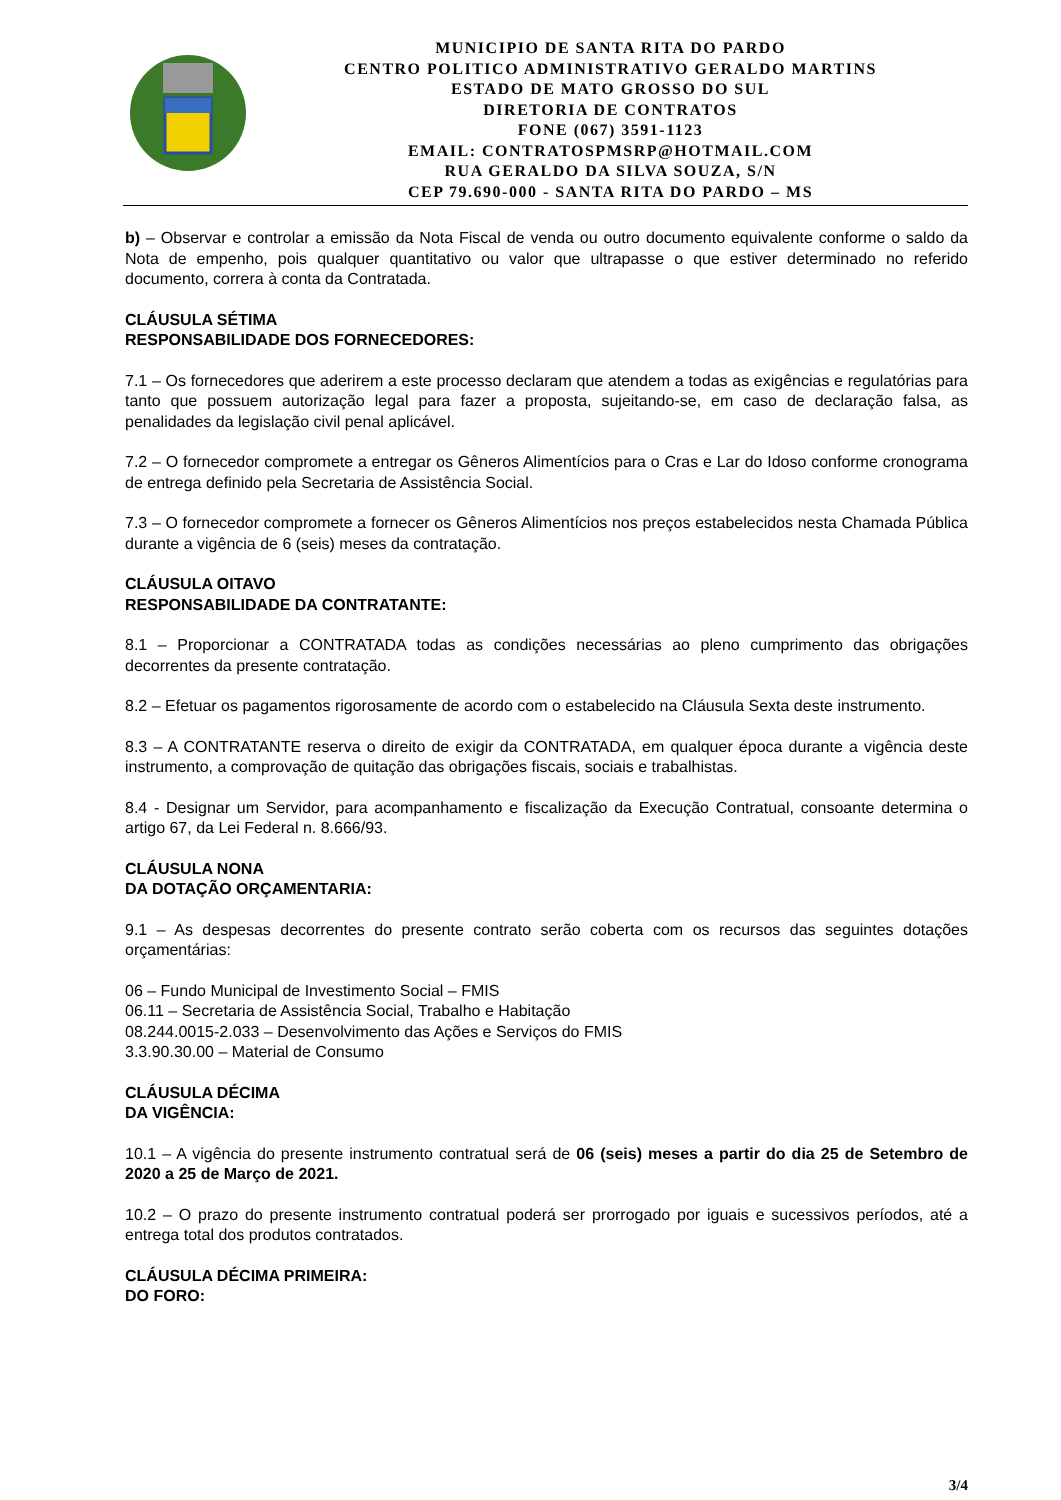MUNICIPIO DE SANTA RITA DO PARDO
CENTRO POLITICO ADMINISTRATIVO GERALDO MARTINS
ESTADO DE MATO GROSSO DO SUL
DIRETORIA DE CONTRATOS
FONE (067) 3591-1123
EMAIL: CONTRATOSPMSRP@HOTMAIL.COM
RUA GERALDO DA SILVA SOUZA, S/N
CEP 79.690-000 - SANTA RITA DO PARDO – MS
b) – Observar e controlar a emissão da Nota Fiscal de venda ou outro documento equivalente conforme o saldo da Nota de empenho, pois qualquer quantitativo ou valor que ultrapasse o que estiver determinado no referido documento, correra à conta da Contratada.
CLÁUSULA SÉTIMA
RESPONSABILIDADE DOS FORNECEDORES:
7.1 – Os fornecedores que aderirem a este processo declaram que atendem a todas as exigências e regulatórias para tanto que possuem autorização legal para fazer a proposta, sujeitando-se, em caso de declaração falsa, as penalidades da legislação civil penal aplicável.
7.2 – O fornecedor compromete a entregar os Gêneros Alimentícios para o Cras e Lar do Idoso conforme cronograma de entrega definido pela Secretaria de Assistência Social.
7.3 – O fornecedor compromete a fornecer os Gêneros Alimentícios nos preços estabelecidos nesta Chamada Pública durante a vigência de 6 (seis) meses da contratação.
CLÁUSULA OITAVO
RESPONSABILIDADE DA CONTRATANTE:
8.1 – Proporcionar a CONTRATADA todas as condições necessárias ao pleno cumprimento das obrigações decorrentes da presente contratação.
8.2 – Efetuar os pagamentos rigorosamente de acordo com o estabelecido na Cláusula Sexta deste instrumento.
8.3 – A CONTRATANTE reserva o direito de exigir da CONTRATADA, em qualquer época durante a vigência deste instrumento, a comprovação de quitação das obrigações fiscais, sociais e trabalhistas.
8.4 - Designar um Servidor, para acompanhamento e fiscalização da Execução Contratual, consoante determina o artigo 67, da Lei Federal n. 8.666/93.
CLÁUSULA NONA
DA DOTAÇÃO ORÇAMENTARIA:
9.1 – As despesas decorrentes do presente contrato serão coberta com os recursos das seguintes dotações orçamentárias:
06 – Fundo Municipal de Investimento Social – FMIS
06.11 – Secretaria de Assistência Social, Trabalho e Habitação
08.244.0015-2.033 – Desenvolvimento das Ações e Serviços do FMIS
3.3.90.30.00 – Material de Consumo
CLÁUSULA DÉCIMA
DA VIGÊNCIA:
10.1 – A vigência do presente instrumento contratual será de 06 (seis) meses a partir do dia 25 de Setembro de 2020 a 25 de Março de 2021.
10.2 – O prazo do presente instrumento contratual poderá ser prorrogado por iguais e sucessivos períodos, até a entrega total dos produtos contratados.
CLÁUSULA DÉCIMA PRIMEIRA:
DO FORO:
3/4